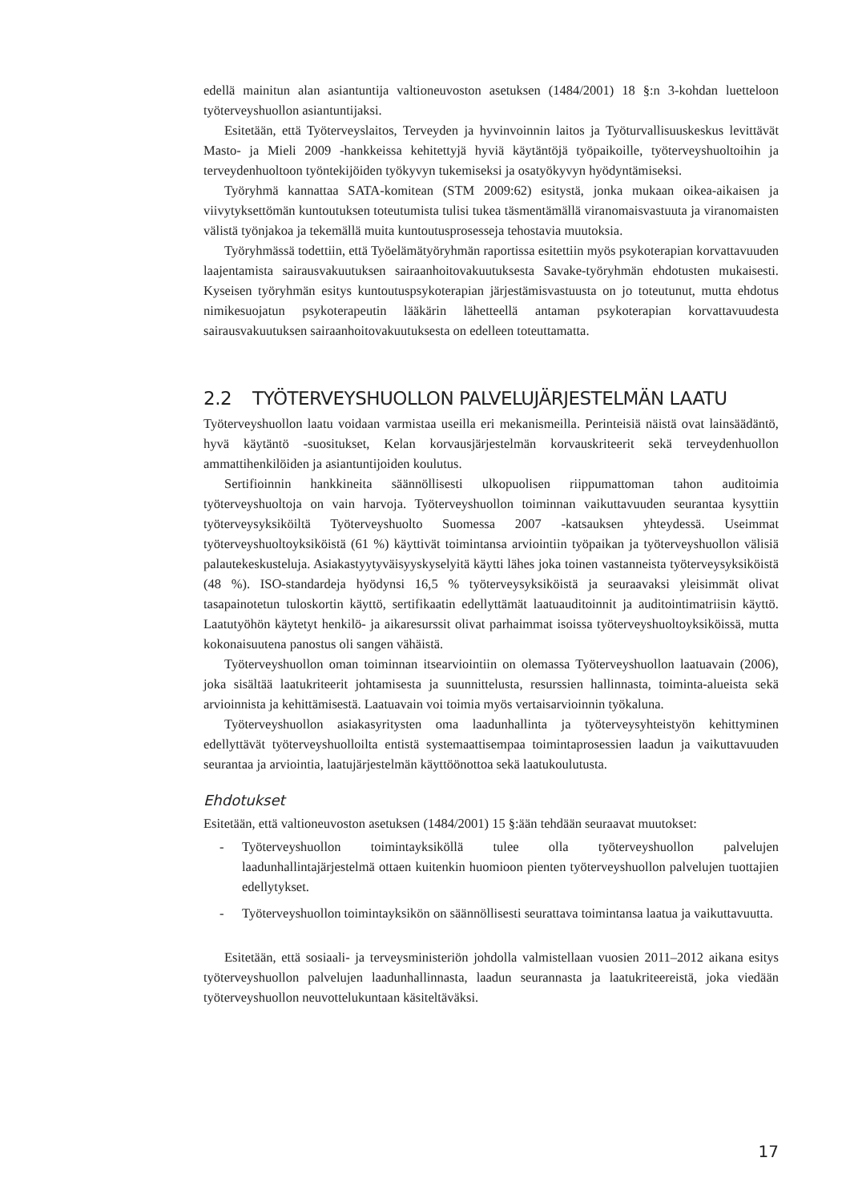edellä mainitun alan asiantuntija valtioneuvoston asetuksen (1484/2001) 18 §:n 3-kohdan luetteloon työterveyshuollon asiantuntijaksi.
Esitetään, että Työterveyslaitos, Terveyden ja hyvinvoinnin laitos ja Työturvallisuuskeskus levittävät Masto- ja Mieli 2009 -hankkeissa kehitettyjä hyviä käytäntöjä työpaikoille, työterveyshuoltoihin ja terveydenhuoltoon työntekijöiden työkyvyn tukemiseksi ja osatyökyvyn hyödyntämiseksi.
Työryhmä kannattaa SATA-komitean (STM 2009:62) esitystä, jonka mukaan oikea-aikaisen ja viivytyksettömän kuntoutuksen toteutumista tulisi tukea täsmentämällä viranomaisvastuuta ja viranomaisten välistä työnjakoa ja tekemällä muita kuntoutusprosesseja tehostavia muutoksia.
Työryhmässä todettiin, että Työelämätyöryhmän raportissa esitettiin myös psykoterapian korvattavuuden laajentamista sairausvakuutuksen sairaanhoitovakuutuksesta Savake-työryhmän ehdotusten mukaisesti. Kyseisen työryhmän esitys kuntoutuspsykoterapian järjestämisvastuusta on jo toteutunut, mutta ehdotus nimikesuojatun psykoterapeutin lääkärin lähetteellä antaman psykoterapian korvattavuudesta sairausvakuutuksen sairaanhoitovakuutuksesta on edelleen toteuttamatta.
2.2 TYÖTERVEYSHUOLLON PALVELUJÄRJESTELMÄN LAATU
Työterveyshuollon laatu voidaan varmistaa useilla eri mekanismeilla. Perinteisiä näistä ovat lainsäädäntö, hyvä käytäntö -suositukset, Kelan korvausjärjestelmän korvauskriteerit sekä terveydenhuollon ammattihenkilöiden ja asiantuntijoiden koulutus.
Sertifioinnin hankkineita säännöllisesti ulkopuolisen riippumattoman tahon auditoimia työterveyshuoltoja on vain harvoja. Työterveyshuollon toiminnan vaikuttavuuden seurantaa kysyttiin työterveysyksiköiltä Työterveyshuolto Suomessa 2007 -katsauksen yhteydessä. Useimmat työterveyshuoltoyksiköistä (61 %) käyttivät toimintansa arviointiin työpaikan ja työterveyshuollon välisiä palautekeskusteluja. Asiakastyytyväisyyskyselyitä käytti lähes joka toinen vastanneista työterveysyksiköistä (48 %). ISO-standardeja hyödynsi 16,5 % työterveysyksiköistä ja seuraavaksi yleisimmät olivat tasapainotetun tuloskortin käyttö, sertifikaatin edellyttämät laatuauditoinnit ja auditointimatriisin käyttö. Laatutyöhön käytetyt henkilö- ja aikaresurssit olivat parhaimmat isoissa työterveyshuoltoyksiköissä, mutta kokonaisuutena panostus oli sangen vähäistä.
Työterveyshuollon oman toiminnan itsearviointiin on olemassa Työterveyshuollon laatuavain (2006), joka sisältää laatukriteerit johtamisesta ja suunnittelusta, resurssien hallinnasta, toiminta-alueista sekä arvioinnista ja kehittämisestä. Laatuavain voi toimia myös vertaisarvioinnin työkaluna.
Työterveyshuollon asiakasyritysten oma laadunhallinta ja työterveysyhteistyön kehittyminen edellyttävät työterveyshuolloilta entistä systemaattisempaa toimintaprosessien laadun ja vaikuttavuuden seurantaa ja arviointia, laatujärjestelmän käyttöönottoa sekä laatukoulutusta.
Ehdotukset
Esitetään, että valtioneuvoston asetuksen (1484/2001) 15 §:ään tehdään seuraavat muutokset:
- Työterveyshuollon toimintayksiköllä tulee olla työterveyshuollon palvelujen laadunhallintajärjestelmä ottaen kuitenkin huomioon pienten työterveyshuollon palvelujen tuottajien edellytykset.
- Työterveyshuollon toimintayksikön on säännöllisesti seurattava toimintansa laatua ja vaikuttavuutta.
Esitetään, että sosiaali- ja terveysministeriön johdolla valmistellaan vuosien 2011–2012 aikana esitys työterveyshuollon palvelujen laadunhallinnasta, laadun seurannasta ja laatukriteereistä, joka viedään työterveyshuollon neuvottelukuntaan käsiteltäväksi.
17